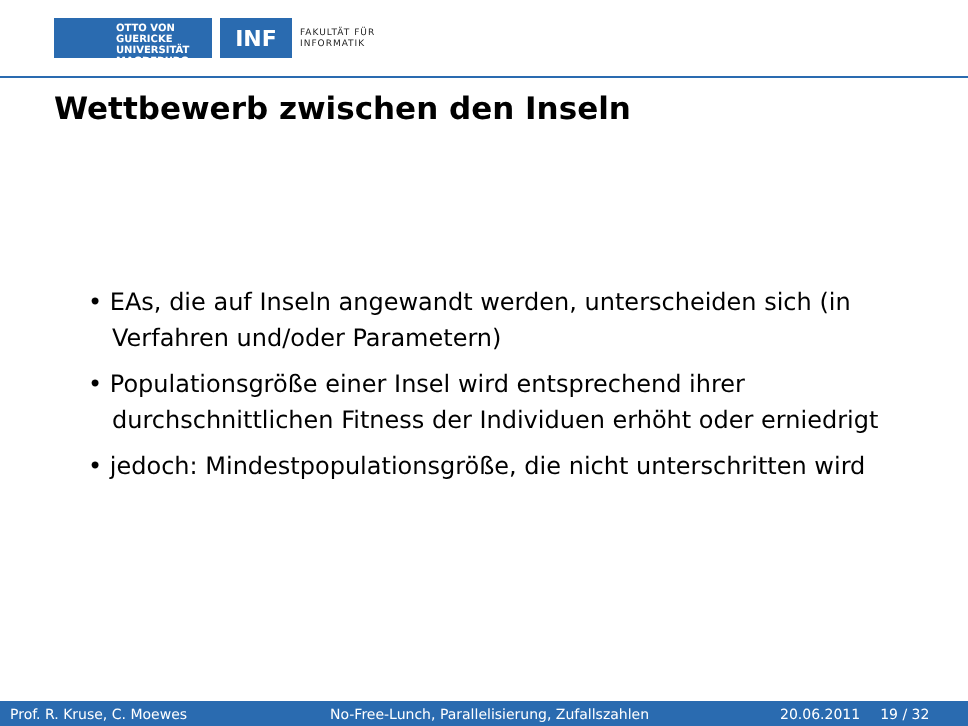OTTO VON GUERICKE
UNIVERSITÄT
MAGDEBURG
INF
FAKULTÄT FÜR
INFORMATIK
Wettbewerb zwischen den Inseln
• EAs, die auf Inseln angewandt werden, unterscheiden sich (in Verfahren und/oder Parametern)
• Populationsgröße einer Insel wird entsprechend ihrer durchschnittlichen Fitness der Individuen erhöht oder erniedrigt
• jedoch: Mindestpopulationsgröße, die nicht unterschritten wird
Prof. R. Kruse, C. Moewes No-Free-Lunch, Parallelisierung, Zufallszahlen 20.06.2011 19 / 32